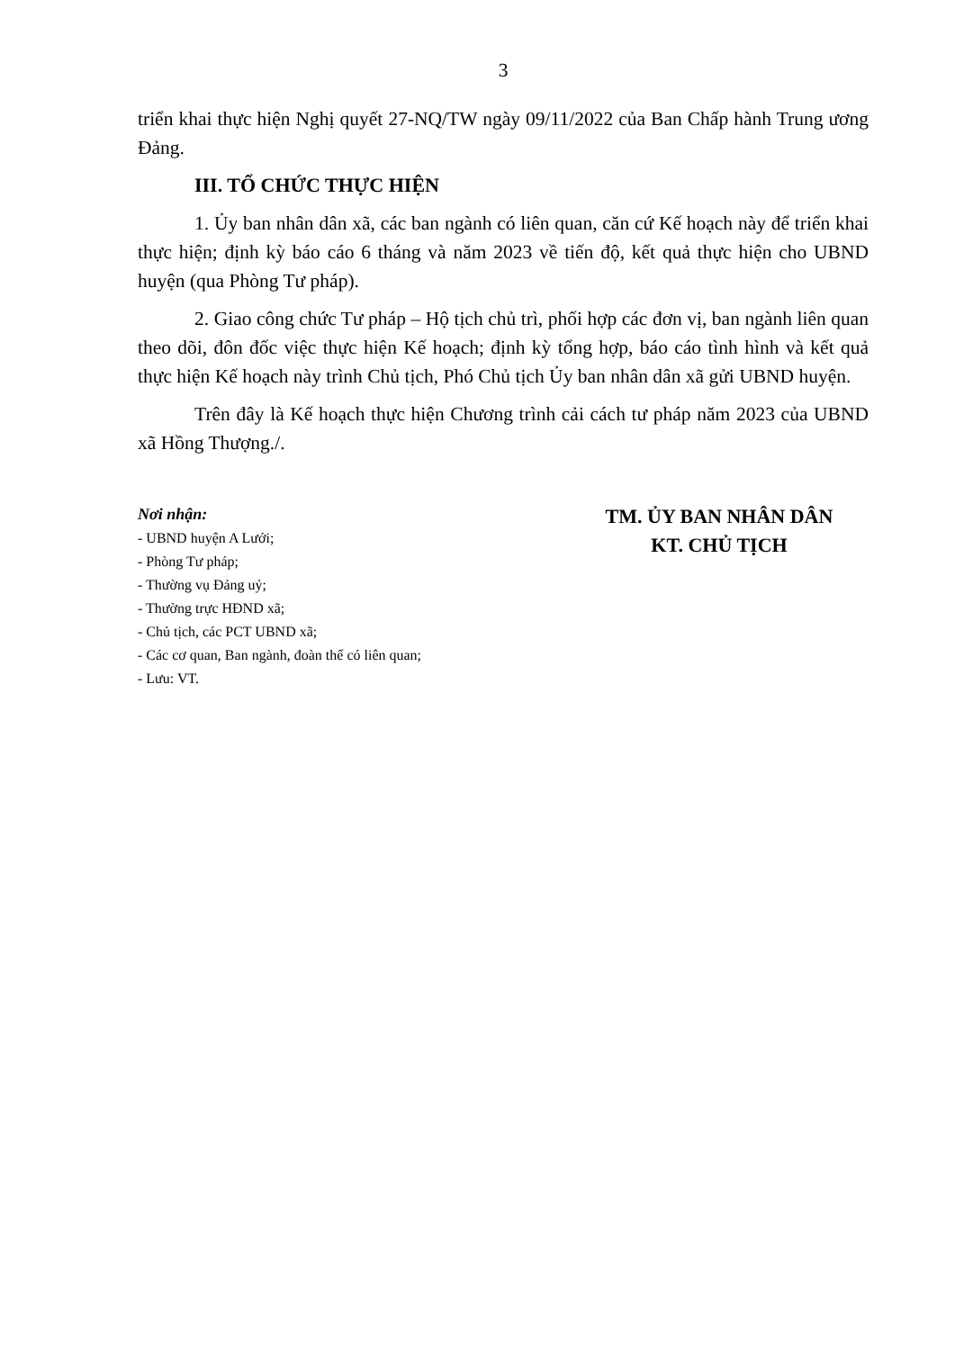3
triển khai thực hiện Nghị quyết 27-NQ/TW ngày 09/11/2022 của Ban Chấp hành Trung ương Đảng.
III. TỔ CHỨC THỰC HIỆN
1. Ủy ban nhân dân xã, các ban ngành có liên quan, căn cứ Kế hoạch này để triển khai thực hiện; định kỳ báo cáo 6 tháng và năm 2023 về tiến độ, kết quả thực hiện cho UBND huyện (qua Phòng Tư pháp).
2. Giao công chức Tư pháp – Hộ tịch chủ trì, phối hợp các đơn vị, ban ngành liên quan theo dõi, đôn đốc việc thực hiện Kế hoạch; định kỳ tổng hợp, báo cáo tình hình và kết quả thực hiện Kế hoạch này trình Chủ tịch, Phó Chủ tịch Ủy ban nhân dân xã gửi UBND huyện.
Trên đây là Kế hoạch thực hiện Chương trình cải cách tư pháp năm 2023 của UBND xã Hồng Thượng./.
Nơi nhận:
- UBND huyện A Lưới;
- Phòng Tư pháp;
- Thường vụ Đảng uỷ;
- Thường trực HĐND xã;
- Chủ tịch, các PCT UBND xã;
- Các cơ quan, Ban ngành, đoàn thể có liên quan;
- Lưu: VT.
TM. ỦY BAN NHÂN DÂN
KT. CHỦ TỊCH